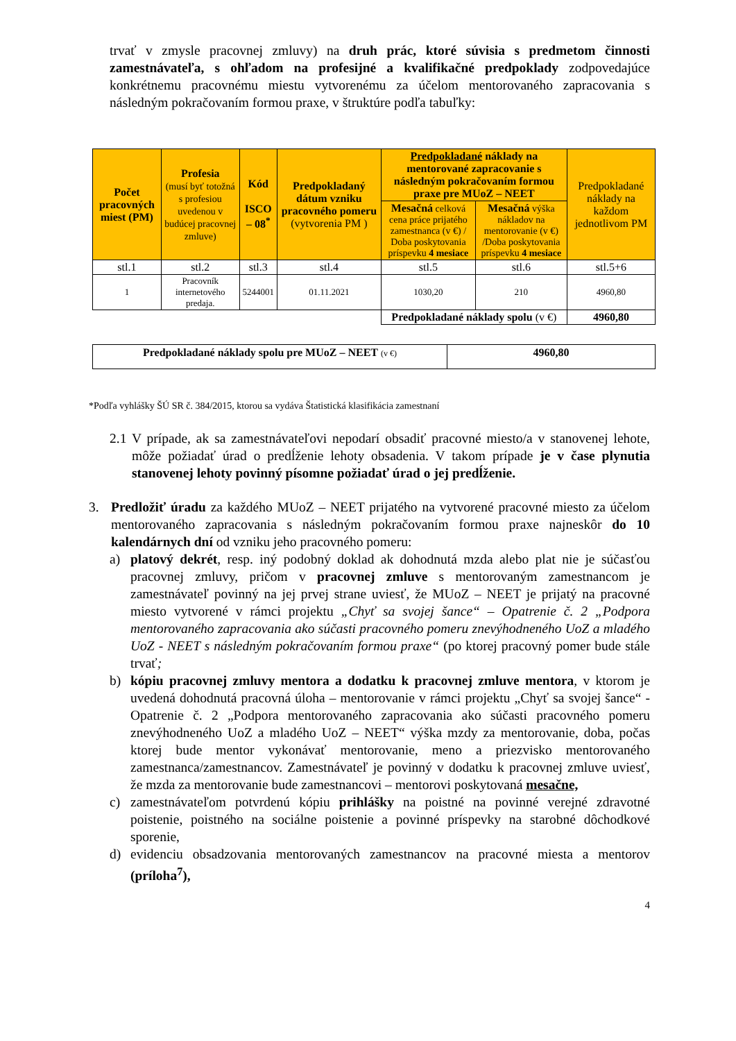trvať v zmysle pracovnej zmluvy) na druh prác, ktoré súvisia s predmetom činnosti zamestnávateľa, s ohľadom na profesijné a kvalifikačné predpoklady zodpovedajúce konkrétnemu pracovnému miestu vytvorenému za účelom mentorovaného zapracovania s následným pokračovaním formou praxe, v štruktúre podľa tabuľky:
| Počet pracovných miest (PM) | Profesia (musí byť totožná s profesiou uvedenou v budúcej pracovnej zmluve) | Kód ISCO – 08<sup>*</sup> | Predpokladaný dátum vzniku pracovného pomeru (vytvorenia PM ) | Predpokladané náklady na mentorované zapracovanie s následným pokračovaním formou praxe pre MUoZ – NEET | | Predpokladané náklady na každom jednotlivom PM |
| | | | | Mesačná celková cena práce prijatého zamestnanca (v €) / Doba poskytovania príspevku 4 mesiace | Mesačná výška nákladov na mentorovanie (v €) /Doba poskytovania príspevku 4 mesiace | |
| stl.1 | stl.2 | stl.3 | stl.4 | stl.5 | stl.6 | stl.5+6 |
| 1 | Pracovník internetového predaja. | 5244001 | 01.11.2021 | 1030,20 | 210 | 4960,80 |
| | | | | Predpokladané náklady spolu (v €) | | 4960,80 |
| Predpokladané náklady spolu pre MUoZ – NEET (v €) | 4960,80 |
*Podľa vyhlášky ŠÚ SR č. 384/2015, ktorou sa vydáva Štatistická klasifikácia zamestnaní
2.1 V prípade, ak sa zamestnávateľovi nepodarí obsadiť pracovné miesto/a v stanovenej lehote, môže požiadať úrad o predĺženie lehoty obsadenia. V takom prípade je v čase plynutia stanovenej lehoty povinný písomne požiadať úrad o jej predĺženie.
3. Predložiť úradu za každého MUoZ – NEET prijatého na vytvorené pracovné miesto za účelom mentorovaného zapracovania s následným pokračovaním formou praxe najneskôr do 10 kalendárnych dní od vzniku jeho pracovného pomeru:
a) platový dekrét, resp. iný podobný doklad ak dohodnutá mzda alebo plat nie je súčasťou pracovnej zmluvy, pričom v pracovnej zmluve s mentorovaným zamestnancom je zamestnávateľ povinný na jej prvej strane uviesť, že MUoZ – NEET je prijatý na pracovné miesto vytvorené v rámci projektu „Chyť sa svojej šance“ – Opatrenie č. 2 „Podpora mentorovaného zapracovania ako súčasti pracovného pomeru znevýhodneného UoZ a mladého UoZ - NEET s následným pokračovaním formou praxe“ (po ktorej pracovný pomer bude stále trvať;
b) kópiu pracovnej zmluvy mentora a dodatku k pracovnej zmluve mentora, v ktorom je uvedená dohodnutá pracovná úloha – mentorovanie v rámci projektu „Chyť sa svojej šance“ - Opatrenie č. 2 „Podpora mentorovaného zapracovania ako súčasti pracovného pomeru znevýhodneného UoZ a mladého UoZ – NEET“ výška mzdy za mentorovanie, doba, počas ktorej bude mentor vykonávať mentorovanie, meno a priezvisko mentorovaného zamestnanca/zamestnancov. Zamestnávateľ je povinný v dodatku k pracovnej zmluve uviesť, že mzda za mentorovanie bude zamestnancovi – mentorovi poskytovaná mesačne,
c) zamestnávateľom potvrdenú kópiu prihlášky na poistné na povinné verejné zdravotné poistenie, poistného na sociálne poistenie a povinné príspevky na starobné dôchodkové sporenie,
d) evidenciu obsadzovania mentorovaných zamestnancov na pracovné miesta a mentorov (príloha<sup>7</sup>),
4